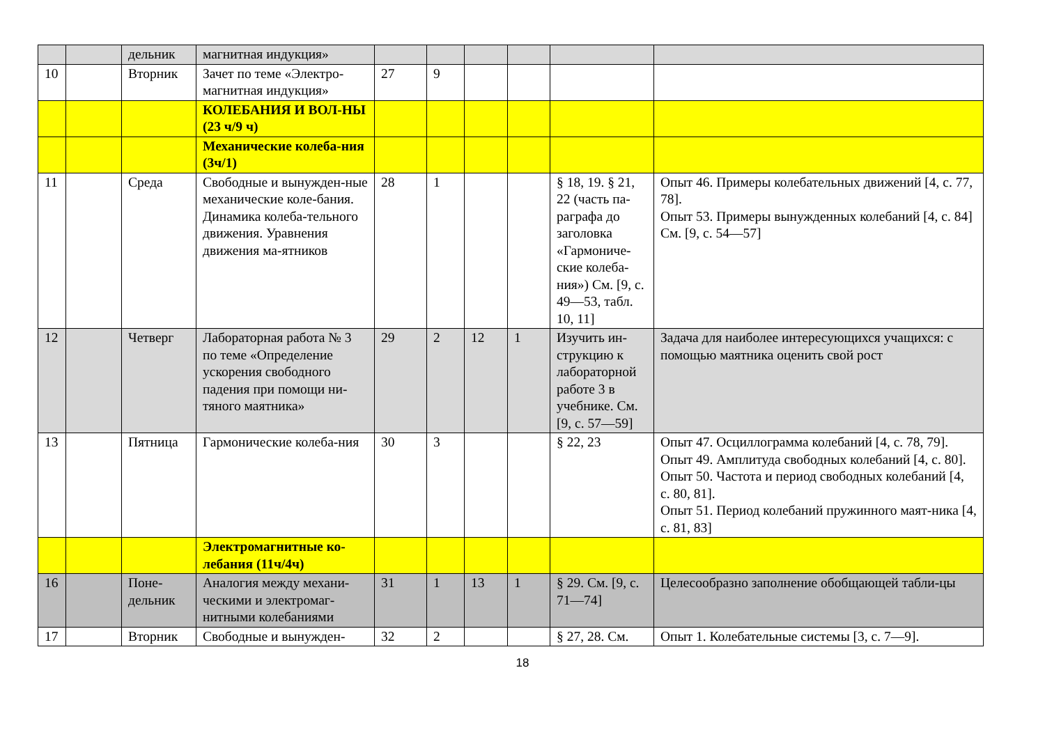| | | дельник | магнитная индукция» | | | | | | |
| 10 | | Вторник | Зачет по теме «Электро-магнитная индукция» | 27 | 9 | | | | |
| | | | КОЛЕБАНИЯ И ВОЛ-НЫ (23 ч/9 ч) | | | | | | |
| | | | Механические колеба-ния (3ч/1) | | | | | | |
| 11 | | Среда | Свободные и вынужден-ные механические коле-бания. Динамика колеба-тельного движения. Уравнения движения ма-ятников | 28 | 1 | | | § 18, 19. § 21, 22 (часть па-раграфа до заголовка «Гармониче-ские колеба-ния») См. [9, с. 49—53, табл. 10, 11] | Опыт 46. Примеры колебательных движений [4, с. 77, 78]. Опыт 53. Примеры вынужденных колебаний [4, с. 84] См. [9, с. 54—57] |
| 12 | | Четверг | Лабораторная работа № 3 по теме «Определение ускорения свободного падения при помощи ни-тяного маятника» | 29 | 2 | 12 | 1 | Изучить ин-струкцию к лабораторной работе 3 в учебнике. См. [9, с. 57—59] | Задача для наиболее интересующихся учащихся: с помощью маятника оценить свой рост |
| 13 | | Пятница | Гармонические колеба-ния | 30 | 3 | | | § 22, 23 | Опыт 47. Осциллограмма колебаний [4, с. 78, 79]. Опыт 49. Амплитуда свободных колебаний [4, с. 80]. Опыт 50. Частота и период свободных колебаний [4, с. 80, 81]. Опыт 51. Период колебаний пружинного маят-ника [4, с. 81, 83] |
| | | | Электромагнитные ко-лебания (11ч/4ч) | | | | | | |
| 16 | | Поне-дельник | Аналогия между механи-ческими и электромаг-нитными колебаниями | 31 | 1 | 13 | 1 | § 29. См. [9, с. 71—74] | Целесообразно заполнение обобщающей табли-цы |
| 17 | | Вторник | Свободные и вынужден- | 32 | 2 | | | § 27, 28. См. | Опыт 1. Колебательные системы [3, с. 7—9]. |
18